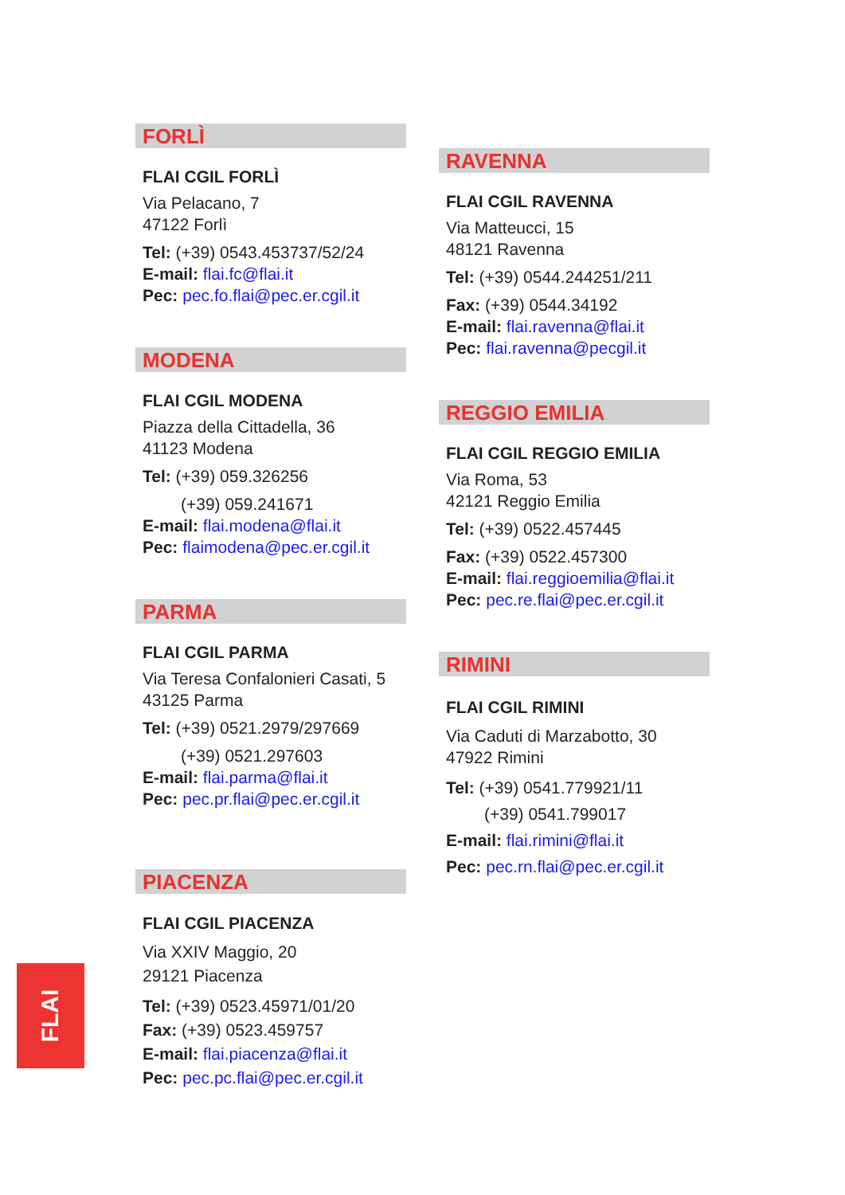FORLÌ
FLAI CGIL FORLÌ
Via Pelacano, 7
47122 Forlì
Tel: (+39) 0543.453737/52/24
E-mail: flai.fc@flai.it
Pec: pec.fo.flai@pec.er.cgil.it
MODENA
FLAI CGIL MODENA
Piazza della Cittadella, 36
41123 Modena
Tel: (+39) 059.326256
(+39) 059.241671
E-mail: flai.modena@flai.it
Pec: flaimodena@pec.er.cgil.it
PARMA
FLAI CGIL PARMA
Via Teresa Confalonieri Casati, 5
43125 Parma
Tel: (+39) 0521.2979/297669
(+39) 0521.297603
E-mail: flai.parma@flai.it
Pec: pec.pr.flai@pec.er.cgil.it
PIACENZA
FLAI CGIL PIACENZA
Via XXIV Maggio, 20
29121 Piacenza
Tel: (+39) 0523.45971/01/20
Fax: (+39) 0523.459757
E-mail: flai.piacenza@flai.it
Pec: pec.pc.flai@pec.er.cgil.it
RAVENNA
FLAI CGIL RAVENNA
Via Matteucci, 15
48121 Ravenna
Tel: (+39) 0544.244251/211
Fax: (+39) 0544.34192
E-mail: flai.ravenna@flai.it
Pec: flai.ravenna@pecgil.it
REGGIO EMILIA
FLAI CGIL REGGIO EMILIA
Via Roma, 53
42121 Reggio Emilia
Tel: (+39) 0522.457445
Fax: (+39) 0522.457300
E-mail: flai.reggioemilia@flai.it
Pec: pec.re.flai@pec.er.cgil.it
RIMINI
FLAI CGIL RIMINI
Via Caduti di Marzabotto, 30
47922 Rimini
Tel: (+39) 0541.779921/11
(+39) 0541.799017
E-mail: flai.rimini@flai.it
Pec: pec.rn.flai@pec.er.cgil.it
FLAI